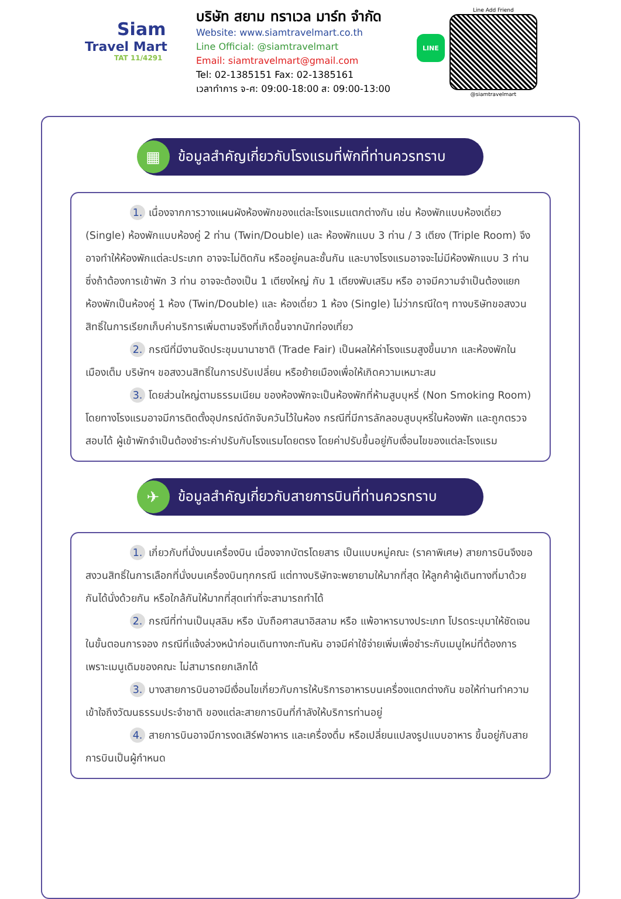Siam
Travel Mart
TAT 11/4291
บริษัท สยาม ทราเวล มาร์ท จำกัด
Website: www.siamtravelmart.co.th
Line Official: @siamtravelmart
Email: siamtravelmart@gmail.com
Tel: 02-1385151 Fax: 02-1385161
เวลาทำการ จ-ศ: 09:00-18:00 ส: 09:00-13:00
LINE
Line Add Friend
@siamtravelmart
▦ ข้อมูลสำคัญเกี่ยวกับโรงแรมที่พักที่ท่านควรทราบ
1. เนื่องจากการวางแผนผังห้องพักของแต่ละโรงแรมแตกต่างกัน เช่น ห้องพักแบบห้องเดี่ยว (Single) ห้องพักแบบห้องคู่ 2 ท่าน (Twin/Double) และ ห้องพักแบบ 3 ท่าน / 3 เตียง (Triple Room) จึงอาจทำให้ห้องพักแต่ละประเภท อาจจะไม่ติดกัน หรืออยู่คนละชั้นกัน และบางโรงแรมอาจจะไม่มีห้องพักแบบ 3 ท่าน ซึ่งถ้าต้องการเข้าพัก 3 ท่าน อาจจะต้องเป็น 1 เตียงใหญ่ กับ 1 เตียงพับเสริม หรือ อาจมีความจำเป็นต้องแยกห้องพักเป็นห้องคู่ 1 ห้อง (Twin/Double) และ ห้องเดี่ยว 1 ห้อง (Single) ไม่ว่ากรณีใดๆ ทางบริษัทขอสงวนสิทธิ์ในการเรียกเก็บค่าบริการเพิ่มตามจริงที่เกิดขึ้นจากนักท่องเที่ยว
2. กรณีที่มีงานจัดประชุมนานาชาติ (Trade Fair) เป็นผลให้ค่าโรงแรมสูงขึ้นมาก และห้องพักในเมืองเต็ม บริษัทฯ ขอสงวนสิทธิ์ในการปรับเปลี่ยน หรือย้ายเมืองเพื่อให้เกิดความเหมาะสม
3. โดยส่วนใหญ่ตามธรรมเนียม ของห้องพักจะเป็นห้องพักที่ห้ามสูบบุหรี่ (Non Smoking Room) โดยทางโรงแรมอาจมีการติดตั้งอุปกรณ์ดักจับควันไว้ในห้อง กรณีที่มีการลักลอบสูบบุหรี่ในห้องพัก และถูกตรวจสอบได้ ผู้เข้าพักจำเป็นต้องชำระค่าปรับกับโรงแรมโดยตรง โดยค่าปรับขึ้นอยู่กับเงื่อนไขของแต่ละโรงแรม
✈ ข้อมูลสำคัญเกี่ยวกับสายการบินที่ท่านควรทราบ
1. เกี่ยวกับที่นั่งบนเครื่องบิน เนื่องจากบัตรโดยสาร เป็นแบบหมู่คณะ (ราคาพิเศษ) สายการบินจึงขอสงวนสิทธิ์ในการเลือกที่นั่งบนเครื่องบินทุกกรณี แต่ทางบริษัทจะพยายามให้มากที่สุด ให้ลูกค้าผู้เดินทางที่มาด้วยกันได้นั่งด้วยกัน หรือใกล้กันให้มากที่สุดเท่าที่จะสามารถทำได้
2. กรณีที่ท่านเป็นมุสลิม หรือ นับถือศาสนาอิสลาม หรือ แพ้อาหารบางประเภท โปรดระบุมาให้ชัดเจนในขั้นตอนการจอง กรณีที่แจ้งล่วงหน้าก่อนเดินทางกะทันหัน อาจมีค่าใช้จ่ายเพิ่มเพื่อชำระกับเมนูใหม่ที่ต้องการ เพราะเมนูเดิมของคณะ ไม่สามารถยกเลิกได้
3. บางสายการบินอาจมีเงื่อนไขเกี่ยวกับการให้บริการอาหารบนเครื่องแตกต่างกัน ขอให้ท่านทำความเข้าใจถึงวัฒนธรรมประจำชาติ ของแต่ละสายการบินที่กำลังให้บริการท่านอยู่
4. สายการบินอาจมีการงดเสิร์ฟอาหาร และเครื่องดื่ม หรือเปลี่ยนแปลงรูปแบบอาหาร ขึ้นอยู่กับสายการบินเป็นผู้กำหนด